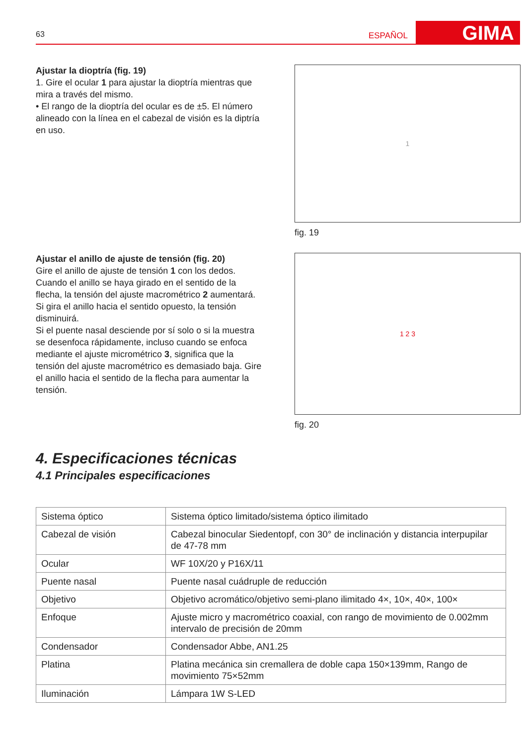63
ESPAÑOL
GIMA
Ajustar la dioptría (fig. 19)
1. Gire el ocular 1 para ajustar la dioptría mientras que mira a través del mismo.
• El rango de la dioptría del ocular es de ±5. El número alineado con la línea en el cabezal de visión es la diptría en uso.
1
fig. 19
Ajustar el anillo de ajuste de tensión (fig. 20)
Gire el anillo de ajuste de tensión 1 con los dedos. Cuando el anillo se haya girado en el sentido de la flecha, la tensión del ajuste macrométrico 2 aumentará. Si gira el anillo hacia el sentido opuesto, la tensión disminuirá.
Si el puente nasal desciende por sí solo o si la muestra se desenfoca rápidamente, incluso cuando se enfoca mediante el ajuste micrométrico 3, significa que la tensión del ajuste macrométrico es demasiado baja. Gire el anillo hacia el sentido de la flecha para aumentar la tensión.
1 2 3
fig. 20
4. Especificaciones técnicas
4.1 Principales especificaciones
| Sistema óptico | Sistema óptico limitado/sistema óptico ilimitado |
| Cabezal de visión | Cabezal binocular Siedentopf, con 30° de inclinación y distancia interpupilar de 47-78 mm |
| Ocular | WF 10X/20 y P16X/11 |
| Puente nasal | Puente nasal cuádruple de reducción |
| Objetivo | Objetivo acromático/objetivo semi-plano ilimitado 4×, 10×, 40×, 100× |
| Enfoque | Ajuste micro y macrométrico coaxial, con rango de movimiento de 0.002mm intervalo de precisión de 20mm |
| Condensador | Condensador Abbe, AN1.25 |
| Platina | Platina mecánica sin cremallera de doble capa 150×139mm, Rango de movimiento 75×52mm |
| Iluminación | Lámpara 1W S-LED |